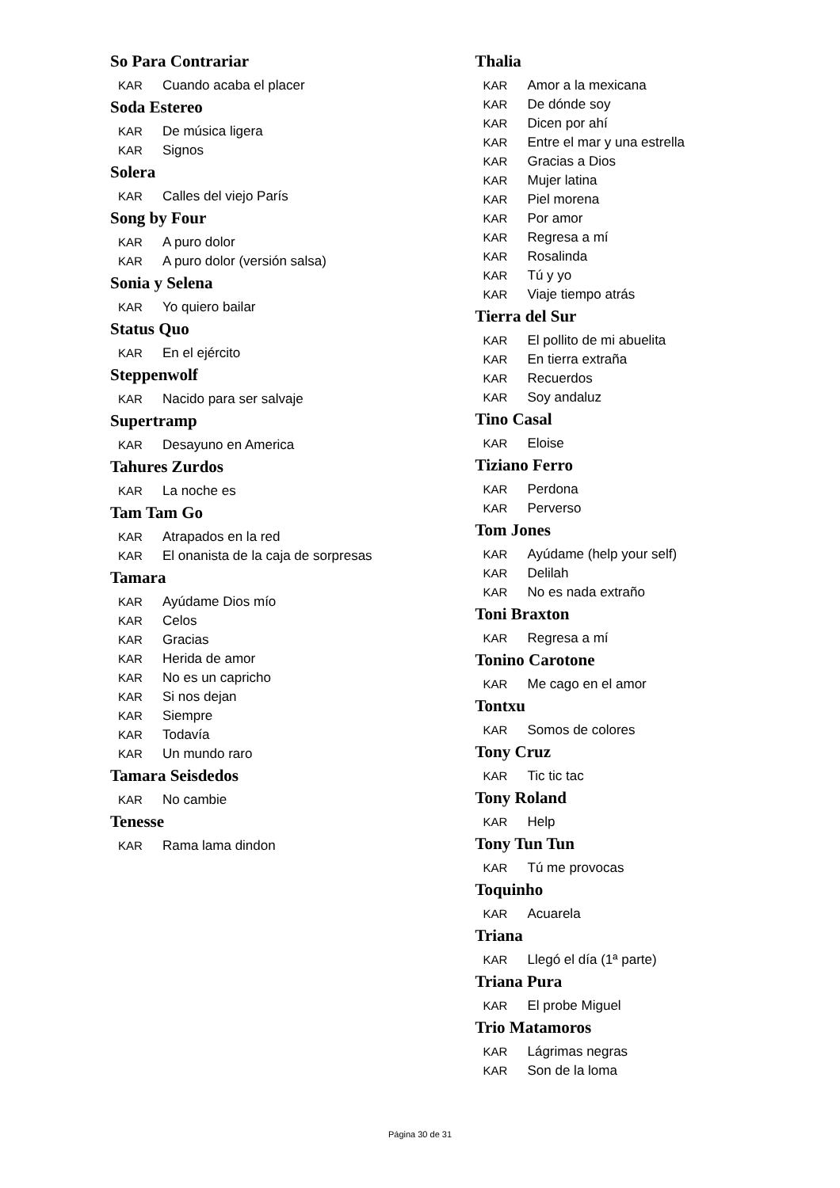So Para Contrariar
KAR Cuando acaba el placer
Soda Estereo
KAR De música ligera
KAR Signos
Solera
KAR Calles del viejo París
Song by Four
KAR A puro dolor
KAR A puro dolor (versión salsa)
Sonia y Selena
KAR Yo quiero bailar
Status Quo
KAR En el ejército
Steppenwolf
KAR Nacido para ser salvaje
Supertramp
KAR Desayuno en America
Tahures Zurdos
KAR La noche es
Tam Tam Go
KAR Atrapados en la red
KAR El onanista de la caja de sorpresas
Tamara
KAR Ayúdame Dios mío
KAR Celos
KAR Gracias
KAR Herida de amor
KAR No es un capricho
KAR Si nos dejan
KAR Siempre
KAR Todavía
KAR Un mundo raro
Tamara Seisdedos
KAR No cambie
Tenesse
KAR Rama lama dindon
Thalia
KAR Amor a la mexicana
KAR De dónde soy
KAR Dicen por ahí
KAR Entre el mar y una estrella
KAR Gracias a Dios
KAR Mujer latina
KAR Piel morena
KAR Por amor
KAR Regresa a mí
KAR Rosalinda
KAR Tú y yo
KAR Viaje tiempo atrás
Tierra del Sur
KAR El pollito de mi abuelita
KAR En tierra extraña
KAR Recuerdos
KAR Soy andaluz
Tino Casal
KAR Eloise
Tiziano Ferro
KAR Perdona
KAR Perverso
Tom Jones
KAR Ayúdame (help your self)
KAR Delilah
KAR No es nada extraño
Toni Braxton
KAR Regresa a mí
Tonino Carotone
KAR Me cago en el amor
Tontxu
KAR Somos de colores
Tony Cruz
KAR Tic tic tac
Tony Roland
KAR Help
Tony Tun Tun
KAR Tú me provocas
Toquinho
KAR Acuarela
Triana
KAR Llegó el día (1ª parte)
Triana Pura
KAR El probe Miguel
Trio Matamoros
KAR Lágrimas negras
KAR Son de la loma
Página 30 de 31